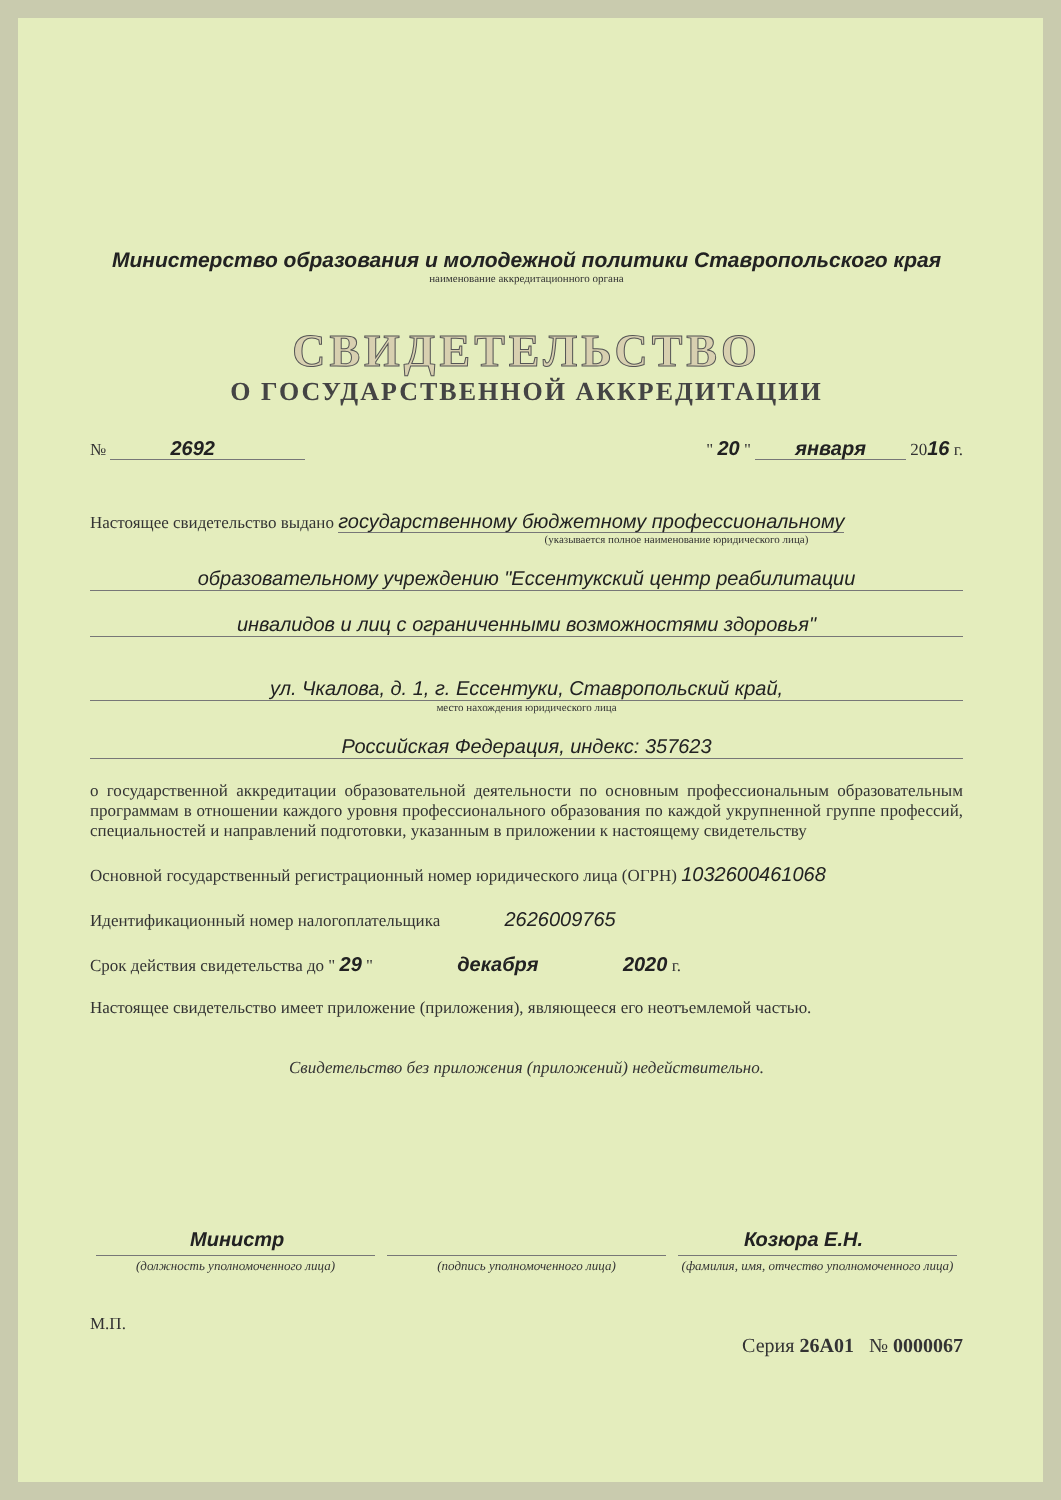Министерство образования и молодежной политики Ставропольского края
наименование аккредитационного органа
СВИДЕТЕЛЬСТВО
О ГОСУДАРСТВЕННОЙ АККРЕДИТАЦИИ
№ 2692 " 20 " января 2016 г.
Настоящее свидетельство выдано государственному бюджетному профессиональному
(указывается полное наименование юридического лица)
образовательному учреждению "Ессентукский центр реабилитации
инвалидов и лиц с ограниченными возможностями здоровья"
ул. Чкалова, д. 1, г. Ессентуки, Ставропольский край,
место нахождения юридического лица
Российская Федерация, индекс: 357623
о государственной аккредитации образовательной деятельности по основным профессиональным образовательным программам в отношении каждого уровня профессионального образования по каждой укрупненной группе профессий, специальностей и направлений подготовки, указанным в приложении к настоящему свидетельству
Основной государственный регистрационный номер юридического лица (ОГРН) 1032600461068
Идентификационный номер налогоплательщика 2626009765
Срок действия свидетельства до " 29 " декабря 2020 г.
Настоящее свидетельство имеет приложение (приложения), являющееся его неотъемлемой частью.
Свидетельство без приложения (приложений) недействительно.
Министр Козюра Е.Н.
(должность уполномоченного лица)
(подпись уполномоченного лица) (фамилия, имя, отчество уполномоченного лица)
М.П.
Серия 26А01 № 0000067